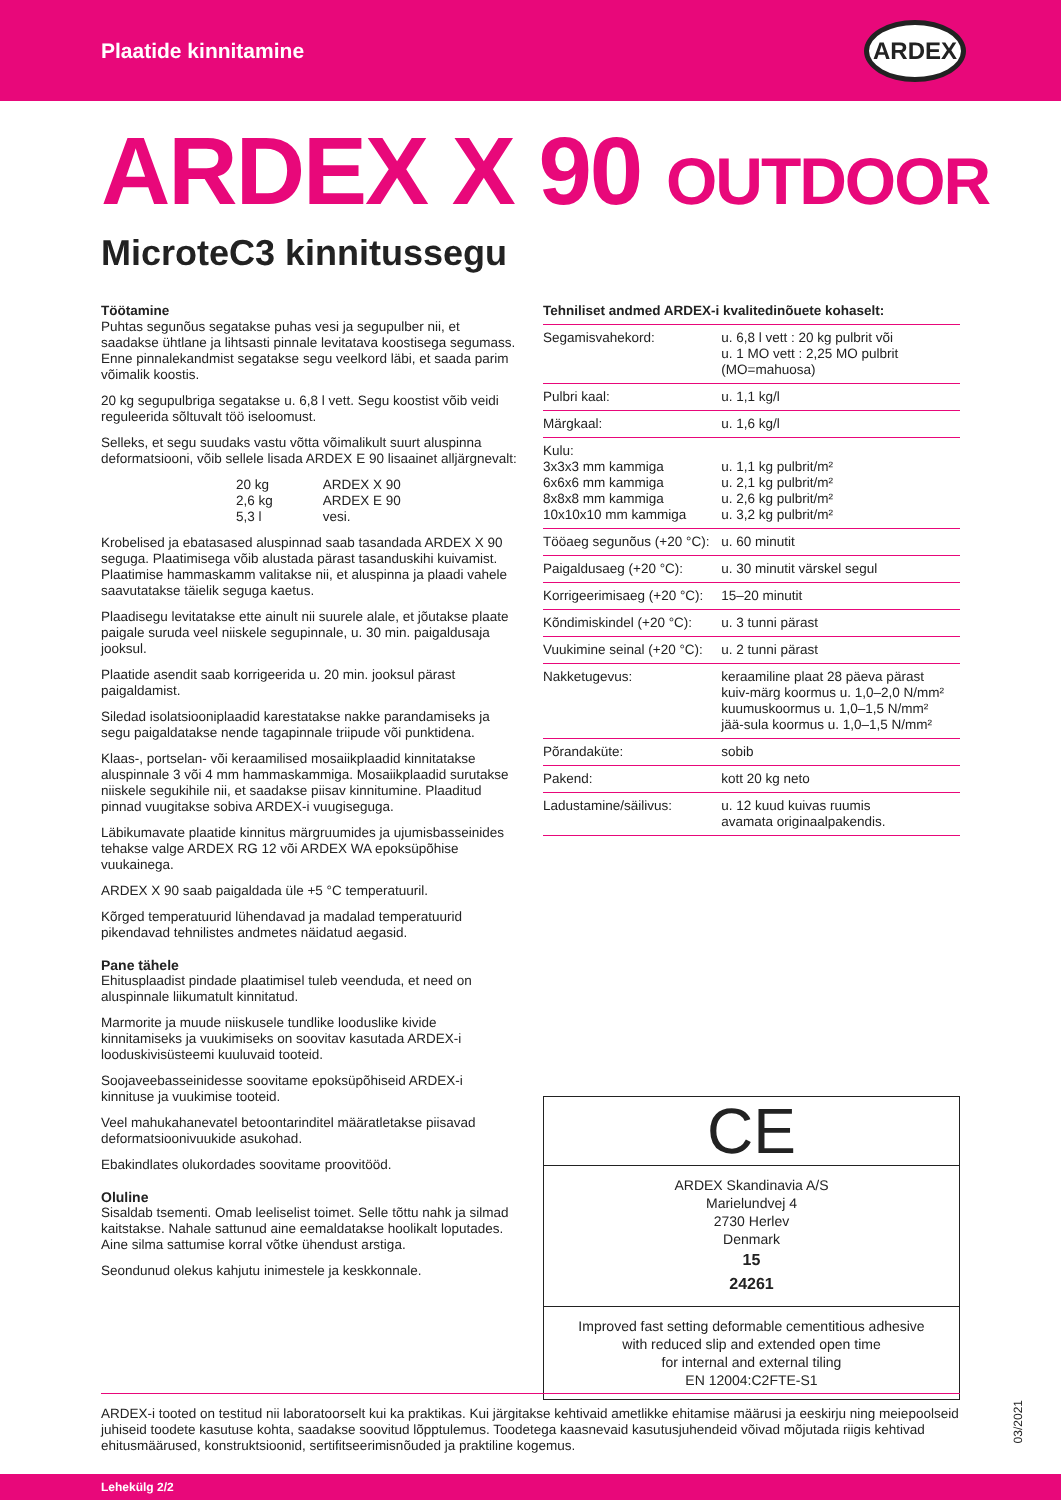Plaatide kinnitamine
ARDEX
ARDEX X 90 OUTDOOR
MicroteC3 kinnitussegu
Töötamine
Puhtas segunõus segatakse puhas vesi ja segupulber nii, et saadakse ühtlane ja lihtsasti pinnale levitatava koostisega segumass. Enne pinnalekandmist segatakse segu veelkord läbi, et saada parim võimalik koostis.
20 kg segupulbriga segatakse u. 6,8 l vett. Segu koostist võib veidi reguleerida sõltuvalt töö iseloomust.
Selleks, et segu suudaks vastu võtta võimalikult suurt aluspinna deformatsiooni, võib sellele lisada ARDEX E 90 lisaainet alljärgnevalt:
| 20 kg 2,6 kg 5,3 l | ARDEX X 90 ARDEX E 90 vesi. |
Krobelised ja ebatasased aluspinnad saab tasandada ARDEX X 90 seguga. Plaatimisega võib alustada pärast tasanduskihi kuivamist. Plaatimise hammaskamm valitakse nii, et aluspinna ja plaadi vahele saavutatakse täielik seguga kaetus.
Plaadisegu levitatakse ette ainult nii suurele alale, et jõutakse plaate paigale suruda veel niiskele segupinnale, u. 30 min. paigaldusaja jooksul.
Plaatide asendit saab korrigeerida u. 20 min. jooksul pärast paigaldamist.
Siledad isolatsiooniplaadid karestatakse nakke parandamiseks ja segu paigaldatakse nende tagapinnale triipude või punktidena.
Klaas-, portselan- või keraamilised mosaiikplaadid kinnitatakse aluspinnale 3 või 4 mm hammaskammiga. Mosaiikplaadid surutakse niiskele segukihile nii, et saadakse piisav kinnitumine. Plaaditud pinnad vuugitakse sobiva ARDEX-i vuugiseguga.
Läbikumavate plaatide kinnitus märgruumides ja ujumisbasseinides tehakse valge ARDEX RG 12 või ARDEX WA epoksüpõhise vuukainega.
ARDEX X 90 saab paigaldada üle +5 °C temperatuuril.
Kõrged temperatuurid lühendavad ja madalad temperatuurid pikendavad tehnilistes andmetes näidatud aegasid.
Pane tähele
Ehitusplaadist pindade plaatimisel tuleb veenduda, et need on aluspinnale liikumatult kinnitatud.
Marmorite ja muude niiskusele tundlike looduslike kivide kinnitamiseks ja vuukimiseks on soovitav kasutada ARDEX-i looduskivisüsteemi kuuluvaid tooteid.
Soojaveebasseinidesse soovitame epoksüpõhiseid ARDEX-i kinnituse ja vuukimise tooteid.
Veel mahukahanevatel betoontarinditel määratletakse piisavad deformatsioonivuukide asukohad.
Ebakindlates olukordades soovitame proovitööd.
Oluline
Sisaldab tsementi. Omab leeliselist toimet. Selle tõttu nahk ja silmad kaitstakse. Nahale sattunud aine eemaldatakse hoolikalt loputades. Aine silma sattumise korral võtke ühendust arstiga.
Seondunud olekus kahjutu inimestele ja keskkonnale.
Tehniliset andmed ARDEX-i kvalitedinõuete kohaselt:
| Segamisvahekord: | u. 6,8 l vett : 20 kg pulbrit või u. 1 MO vett : 2,25 MO pulbrit (MO=mahuosa) |
| Pulbri kaal: | u. 1,1 kg/l |
| Märgkaal: | u. 1,6 kg/l |
| Kulu: 3x3x3 mm kammiga 6x6x6 mm kammiga 8x8x8 mm kammiga 10x10x10 mm kammiga | u. 1,1 kg pulbrit/m² u. 2,1 kg pulbrit/m² u. 2,6 kg pulbrit/m² u. 3,2 kg pulbrit/m² |
| Tööaeg segunõus (+20 °C): | u. 60 minutit |
| Paigaldusaeg (+20 °C): | u. 30 minutit värskel segul |
| Korrigeerimisaeg (+20 °C): | 15–20 minutit |
| Kõndimiskindel (+20 °C): | u. 3 tunni pärast |
| Vuukimine seinal (+20 °C): | u. 2 tunni pärast |
| Nakketugevus: | keraamiline plaat 28 päeva pärast kuiv-märg koormus u. 1,0–2,0 N/mm² kuumuskoormus u. 1,0–1,5 N/mm² jää-sula koormus u. 1,0–1,5 N/mm² |
| Põrandaküte: | sobib |
| Pakend: | kott 20 kg neto |
| Ladustamine/säilivus: | u. 12 kuud kuivas ruumis avamata originaalpakendis. |
CE
ARDEX Skandinavia A/S
Marielundvej 4
2730 Herlev
Denmark
15
24261
Improved fast setting deformable cementitious adhesive
with reduced slip and extended open time
for internal and external tiling
EN 12004:C2FTE-S1
ARDEX-i tooted on testitud nii laboratoorselt kui ka praktikas. Kui järgitakse kehtivaid ametlikke ehitamise määrusi ja eeskirju ning meiepoolseid juhiseid toodete kasutuse kohta, saadakse soovitud lõpptulemus. Toodetega kaasnevaid kasutusjuhendeid võivad mõjutada riigis kehtivad ehitusmäärused, konstruktsioonid, sertifitseerimisnõuded ja praktiline kogemus.
03/2021
Lehekülg 2/2